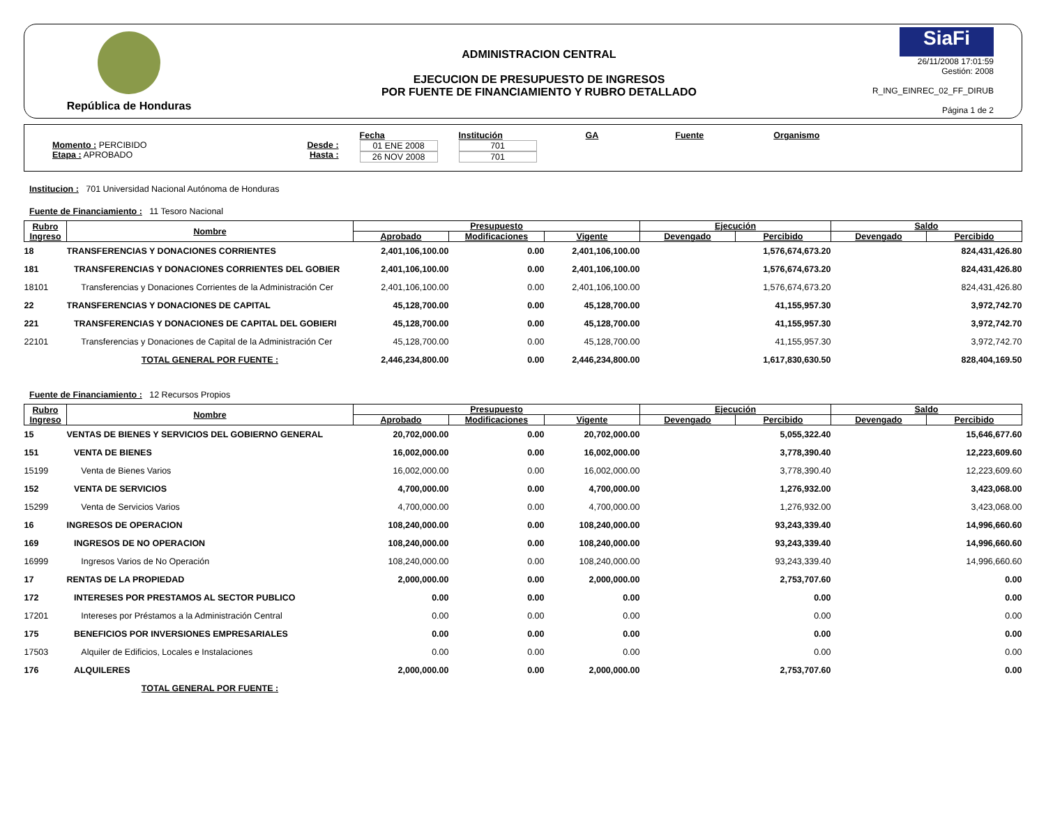República de Honduras
ADMINISTRACION CENTRAL
EJECUCION DE PRESUPUESTO DE INGRESOS
POR FUENTE DE FINANCIAMIENTO Y RUBRO DETALLADO
SiaFi
26/11/2008 17:01:59
Gestión: 2008
R_ING_EINREC_02_FF_DIRUB
Página 1 de 2
Momento : PERCIBIDO
Etapa : APROBADO
Desde :
Hasta :
Fecha
01 ENE 2008
26 NOV 2008
Institución
701
701
GA Fuente Organismo
Institucion : 701 Universidad Nacional Autónoma de Honduras
Fuente de Financiamiento : 11 Tesoro Nacional
| Rubro Ingreso | Nombre | Presupuesto | | | Ejecución | | Saldo | |
| --- | --- | --- | --- | --- | --- | --- | --- | --- |
| | | Aprobado | Modificaciones | Vigente | Devengado | Percibido | Devengado | Percibido |
| 18 | TRANSFERENCIAS Y DONACIONES CORRIENTES | 2,401,106,100.00 | 0.00 | 2,401,106,100.00 | | 1,576,674,673.20 | | 824,431,426.80 |
| 181 | TRANSFERENCIAS Y DONACIONES CORRIENTES DEL GOBIER | 2,401,106,100.00 | 0.00 | 2,401,106,100.00 | | 1,576,674,673.20 | | 824,431,426.80 |
| 18101 | Transferencias y Donaciones Corrientes de la Administración Cer | 2,401,106,100.00 | 0.00 | 2,401,106,100.00 | | 1,576,674,673.20 | | 824,431,426.80 |
| 22 | TRANSFERENCIAS Y DONACIONES DE CAPITAL | 45,128,700.00 | 0.00 | 45,128,700.00 | | 41,155,957.30 | | 3,972,742.70 |
| 221 | TRANSFERENCIAS Y DONACIONES DE CAPITAL DEL GOBIERI | 45,128,700.00 | 0.00 | 45,128,700.00 | | 41,155,957.30 | | 3,972,742.70 |
| 22101 | Transferencias y Donaciones de Capital de la Administración Cer | 45,128,700.00 | 0.00 | 45,128,700.00 | | 41,155,957.30 | | 3,972,742.70 |
| | TOTAL GENERAL POR FUENTE : | 2,446,234,800.00 | 0.00 | 2,446,234,800.00 | | 1,617,830,630.50 | | 828,404,169.50 |
Fuente de Financiamiento : 12 Recursos Propios
| Rubro Ingreso | Nombre | Presupuesto | | | Ejecución | | Saldo | |
| --- | --- | --- | --- | --- | --- | --- | --- | --- |
| | | Aprobado | Modificaciones | Vigente | Devengado | Percibido | Devengado | Percibido |
| 15 | VENTAS DE BIENES Y SERVICIOS DEL GOBIERNO GENERAL | 20,702,000.00 | 0.00 | 20,702,000.00 | | 5,055,322.40 | | 15,646,677.60 |
| 151 | VENTA DE BIENES | 16,002,000.00 | 0.00 | 16,002,000.00 | | 3,778,390.40 | | 12,223,609.60 |
| 15199 | Venta de Bienes Varios | 16,002,000.00 | 0.00 | 16,002,000.00 | | 3,778,390.40 | | 12,223,609.60 |
| 152 | VENTA DE SERVICIOS | 4,700,000.00 | 0.00 | 4,700,000.00 | | 1,276,932.00 | | 3,423,068.00 |
| 15299 | Venta de Servicios Varios | 4,700,000.00 | 0.00 | 4,700,000.00 | | 1,276,932.00 | | 3,423,068.00 |
| 16 | INGRESOS DE OPERACION | 108,240,000.00 | 0.00 | 108,240,000.00 | | 93,243,339.40 | | 14,996,660.60 |
| 169 | INGRESOS DE NO OPERACION | 108,240,000.00 | 0.00 | 108,240,000.00 | | 93,243,339.40 | | 14,996,660.60 |
| 16999 | Ingresos Varios de No Operación | 108,240,000.00 | 0.00 | 108,240,000.00 | | 93,243,339.40 | | 14,996,660.60 |
| 17 | RENTAS DE LA PROPIEDAD | 2,000,000.00 | 0.00 | 2,000,000.00 | | 2,753,707.60 | | 0.00 |
| 172 | INTERESES POR PRESTAMOS AL SECTOR PUBLICO | 0.00 | 0.00 | 0.00 | | 0.00 | | 0.00 |
| 17201 | Intereses por Préstamos a la Administración Central | 0.00 | 0.00 | 0.00 | | 0.00 | | 0.00 |
| 175 | BENEFICIOS POR INVERSIONES EMPRESARIALES | 0.00 | 0.00 | 0.00 | | 0.00 | | 0.00 |
| 17503 | Alquiler de Edificios, Locales e Instalaciones | 0.00 | 0.00 | 0.00 | | 0.00 | | 0.00 |
| 176 | ALQUILERES | 2,000,000.00 | 0.00 | 2,000,000.00 | | 2,753,707.60 | | 0.00 |
| | TOTAL GENERAL POR FUENTE : | | | | | | | |